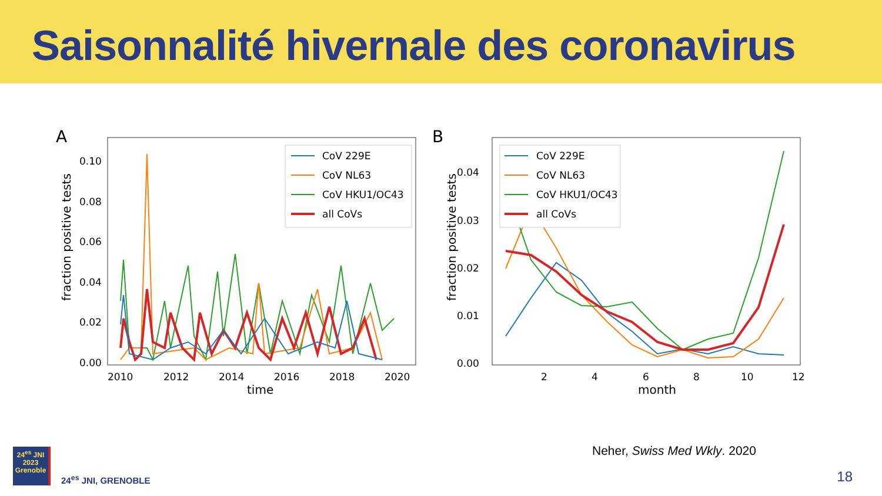Saisonnalité hivernale des coronavirus
A
0.10
0.08
0.06
0.04
0.02
0.00
2010
2012
2014
2016
2018
2020
time
fraction positive tests
CoV 229E
CoV NL63
CoV HKU1/OC43
all CoVs
B
0.04
0.03
0.02
0.01
0.00
2
4
6
8
10
12
month
fraction positive tests
CoV 229E
CoV NL63
CoV HKU1/OC43
all CoVs
Neher, Swiss Med Wkly. 2020
24<sup>es</sup> JNI
2023
Grenoble
24<sup>es</sup> JNI, GRENOBLE
18